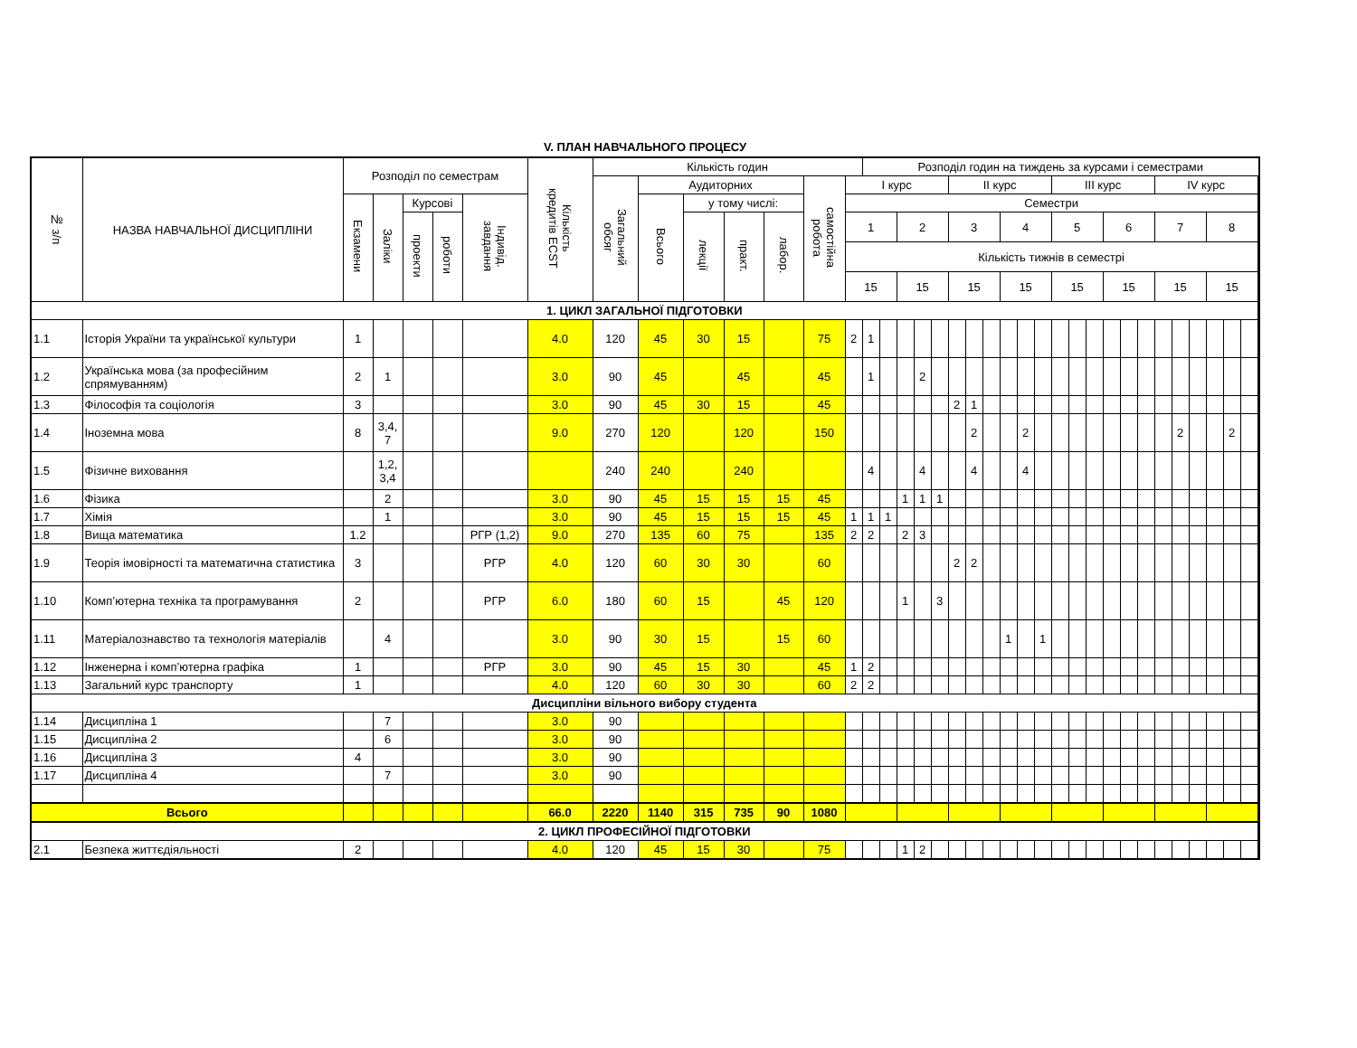V. ПЛАН НАВЧАЛЬНОГО ПРОЦЕСУ
| № з/п | НАЗВА НАВЧАЛЬНОЇ ДИСЦИПЛІНИ | Розподіл по семестрам | | | | | Кількість кредитів ECST | Кількість годин | | | | | | | Розподіл годин на тиждень за курсами і семестрами | | | | | | | | | | | | | | | | | | | | | | |
| --- | --- | --- | --- | --- | --- | --- | --- | --- | --- | --- | --- | --- | --- | --- | --- | --- | --- | --- | --- | --- | --- | --- | --- | --- | --- | --- | --- | --- | --- | --- | --- | --- | --- | --- | --- | --- | --- |
| | | | | | | | | Загальний обсяг | Аудиторних | | | | самостійна робота | I курс | | | | | | II курс | | | | | | III курс | | | | | | IV курс | | | | | |
| | | Екзамени | Заліки | Курсові | | Індивід. завдання | | | Всього | у тому числі: | | | | Семестри | | | | | | | | | | | | | | | | | | | | | | | |
| | | | | проекти | роботи | | | | | лекції | практ. | лабор. | | 1 | | | 2 | | | 3 | | | 4 | | | 5 | | | 6 | | | 7 | | | 8 | | |
| | | | | | | | | | | | | | | Кількість тижнів в семестрі | | | | | | | | | | | | | | | | | | | | | | | |
| | | | | | | | | | | | | | | 15 | | | 15 | | | 15 | | | 15 | | | 15 | | | 15 | | | 15 | | | 15 | | |
| 1. ЦИКЛ ЗАГАЛЬНОЇ ПІДГОТОВКИ | | | | | | | | | | | | | | | | | | | | | | | | | | | | | | | | | | | | | |
| 1.1 | Історія України та української культури | 1 | | | | | 4.0 | 120 | 45 | 30 | 15 | | 75 | 2 | 1 | | | | | | | | | | | | | | | | | | | | | | |
| 1.2 | Українська мова (за професійним спрямуванням) | 2 | 1 | | | | 3.0 | 90 | 45 | | 45 | | 45 | | 1 | | | 2 | | | | | | | | | | | | | | | | | | | |
| 1.3 | Філософія та соціологія | 3 | | | | | 3.0 | 90 | 45 | 30 | 15 | | 45 | | | | | | | 2 | 1 | | | | | | | | | | | | | | | | |
| 1.4 | Іноземна мова | 8 | 3,4, 7 | | | | 9.0 | 270 | 120 | | 120 | | 150 | | | | | | | | 2 | | | 2 | | | | | | | | | 2 | | | 2 | |
| 1.5 | Фізичне виховання | | 1,2, 3,4 | | | | | 240 | 240 | | 240 | | | | 4 | | | 4 | | | 4 | | | 4 | | | | | | | | | | | | | |
| 1.6 | Фізика | | 2 | | | | 3.0 | 90 | 45 | 15 | 15 | 15 | 45 | | | | 1 | 1 | 1 | | | | | | | | | | | | | | | | | | |
| 1.7 | Хімія | | 1 | | | | 3.0 | 90 | 45 | 15 | 15 | 15 | 45 | 1 | 1 | 1 | | | | | | | | | | | | | | | | | | | | | |
| 1.8 | Вища математика | 1.2 | | | | РГР (1,2) | 9.0 | 270 | 135 | 60 | 75 | | 135 | 2 | 2 | | 2 | 3 | | | | | | | | | | | | | | | | | | | |
| 1.9 | Теорія імовірності та математична статистика | 3 | | | | РГР | 4.0 | 120 | 60 | 30 | 30 | | 60 | | | | | | | 2 | 2 | | | | | | | | | | | | | | | | |
| 1.10 | Комп’ютерна техніка та програмування | 2 | | | | РГР | 6.0 | 180 | 60 | 15 | | 45 | 120 | | | | 1 | | 3 | | | | | | | | | | | | | | | | | | |
| 1.11 | Матеріалознавство та технологія матеріалів | | 4 | | | | 3.0 | 90 | 30 | 15 | | 15 | 60 | | | | | | | | | | 1 | | 1 | | | | | | | | | | | | |
| 1.12 | Інженерна і комп’ютерна графіка | 1 | | | | РГР | 3.0 | 90 | 45 | 15 | 30 | | 45 | 1 | 2 | | | | | | | | | | | | | | | | | | | | | | |
| 1.13 | Загальний курс транспорту | 1 | | | | | 4.0 | 120 | 60 | 30 | 30 | | 60 | 2 | 2 | | | | | | | | | | | | | | | | | | | | | | |
| Дисципліни вільного вибору студента | | | | | | | | | | | | | | | | | | | | | | | | | | | | | | | | | | | | | |
| 1.14 | Дисципліна 1 | | 7 | | | | 3.0 | 90 | | | | | | | | | | | | | | | | | | | | | | | | | | | | | |
| 1.15 | Дисципліна 2 | | 6 | | | | 3.0 | 90 | | | | | | | | | | | | | | | | | | | | | | | | | | | | | |
| 1.16 | Дисципліна 3 | 4 | | | | | 3.0 | 90 | | | | | | | | | | | | | | | | | | | | | | | | | | | | | |
| 1.17 | Дисципліна 4 | | 7 | | | | 3.0 | 90 | | | | | | | | | | | | | | | | | | | | | | | | | | | | | |
| Всього | | | | | | | 66.0 | 2220 | 1140 | 315 | 735 | 90 | 1080 | | | | | | | | | | | | | | | | | | | | | | | | |
| 2. ЦИКЛ ПРОФЕСІЙНОЇ ПІДГОТОВКИ | | | | | | | | | | | | | | | | | | | | | | | | | | | | | | | | | | | | | |
| 2.1 | Безпека життєдіяльності | 2 | | | | | 4.0 | 120 | 45 | 15 | 30 | | 75 | | | | 1 | 2 | | | | | | | | | | | | | | | | | | | |